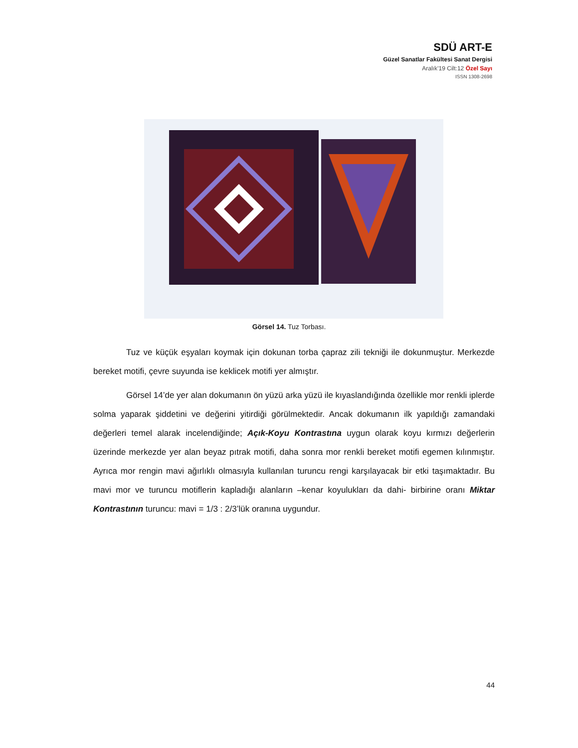SDÜ ART-E
Güzel Sanatlar Fakültesi Sanat Dergisi
Aralık’19 Cilt:12 Özel Sayı
ISSN 1308-2698
Görsel 14. Tuz Torbası.
Tuz ve küçük eşyaları koymak için dokunan torba çapraz zili tekniği ile dokunmuştur. Merkezde bereket motifi, çevre suyunda ise keklicek motifi yer almıştır.
Görsel 14’de yer alan dokumanın ön yüzü arka yüzü ile kıyaslandığında özellikle mor renkli iplerde solma yaparak şiddetini ve değerini yitirdiği görülmektedir. Ancak dokumanın ilk yapıldığı zamandaki değerleri temel alarak incelendiğinde; Açık-Koyu Kontrastına uygun olarak koyu kırmızı değerlerin üzerinde merkezde yer alan beyaz pıtrak motifi, daha sonra mor renkli bereket motifi egemen kılınmıştır. Ayrıca mor rengin mavi ağırlıklı olmasıyla kullanılan turuncu rengi karşılayacak bir etki taşımaktadır. Bu mavi mor ve turuncu motiflerin kapladığı alanların –kenar koyulukları da dahi- birbirine oranı Miktar Kontrastının turuncu: mavi = 1/3 : 2/3’lük oranına uygundur.
44